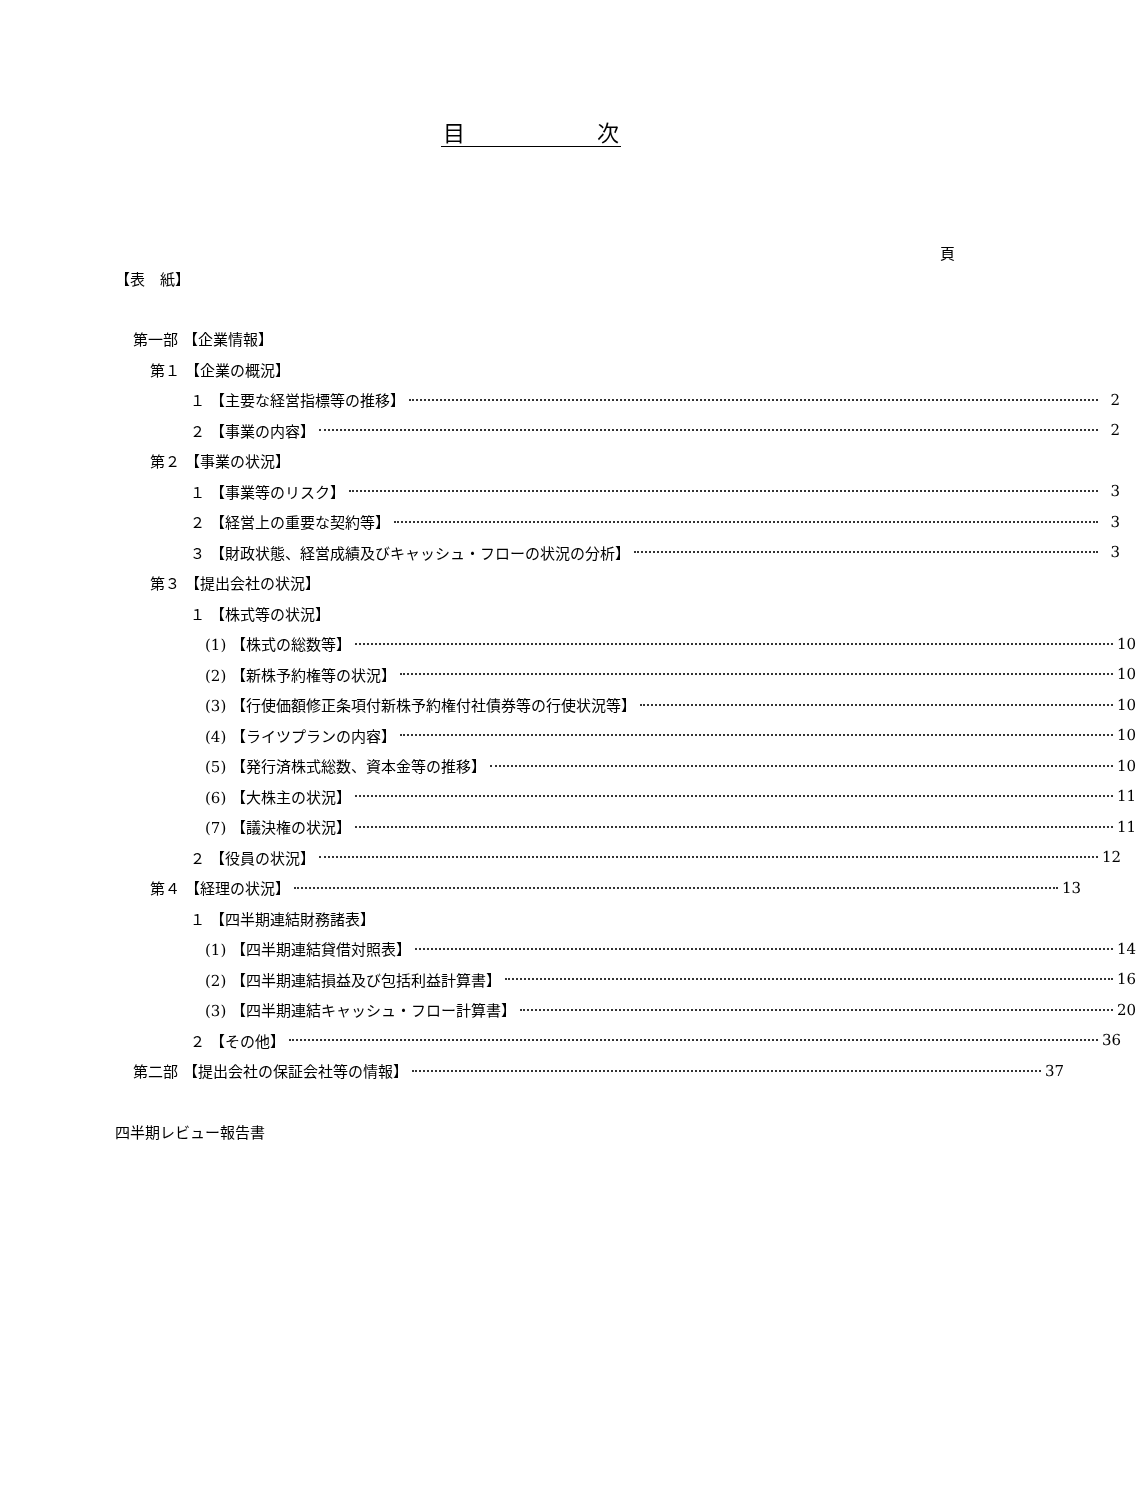目　　　　　　次
頁
【表　紙】
第一部 【企業情報】
第１ 【企業の概況】
１ 【主要な経営指標等の推移】 2
２ 【事業の内容】 2
第２ 【事業の状況】
１ 【事業等のリスク】 3
２ 【経営上の重要な契約等】 3
３ 【財政状態、経営成績及びキャッシュ・フローの状況の分析】 3
第３ 【提出会社の状況】
１ 【株式等の状況】
(1) 【株式の総数等】 10
(2) 【新株予約権等の状況】 10
(3) 【行使価額修正条項付新株予約権付社債券等の行使状況等】 10
(4) 【ライツプランの内容】 10
(5) 【発行済株式総数、資本金等の推移】 10
(6) 【大株主の状況】 11
(7) 【議決権の状況】 11
２ 【役員の状況】 12
第４ 【経理の状況】 13
１ 【四半期連結財務諸表】
(1) 【四半期連結貸借対照表】 14
(2) 【四半期連結損益及び包括利益計算書】 16
(3) 【四半期連結キャッシュ・フロー計算書】 20
２ 【その他】 36
第二部 【提出会社の保証会社等の情報】 37
四半期レビュー報告書